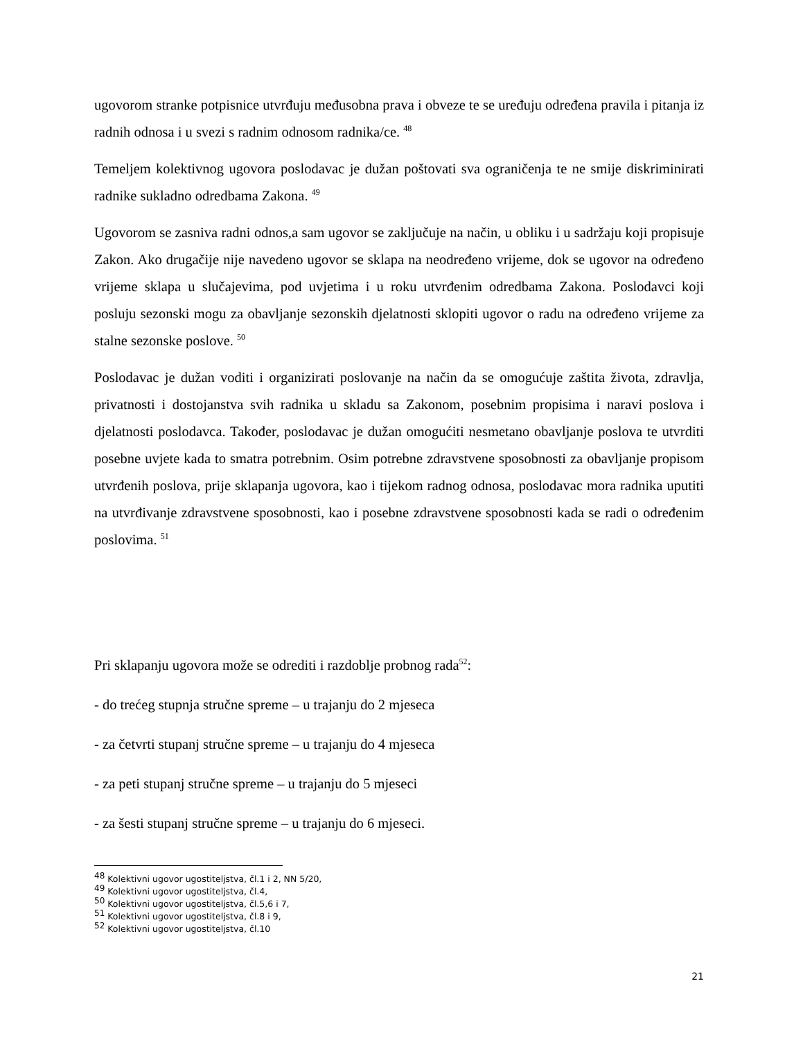ugovorom stranke potpisnice utvrđuju međusobna prava i obveze te se uređuju određena pravila i pitanja iz radnih odnosa i u svezi s radnim odnosom radnika/ce. <sup>48</sup>
Temeljem kolektivnog ugovora poslodavac je dužan poštovati sva ograničenja te ne smije diskriminirati radnike sukladno odredbama Zakona. <sup>49</sup>
Ugovorom se zasniva radni odnos,a sam ugovor se zaključuje na način, u obliku i u sadržaju koji propisuje Zakon. Ako drugačije nije navedeno ugovor se sklapa na neodređeno vrijeme, dok se ugovor na određeno vrijeme sklapa u slučajevima, pod uvjetima i u roku utvrđenim odredbama Zakona. Poslodavci koji posluju sezonski mogu za obavljanje sezonskih djelatnosti sklopiti ugovor o radu na određeno vrijeme za stalne sezonske poslove. <sup>50</sup>
Poslodavac je dužan voditi i organizirati poslovanje na način da se omogućuje zaštita života, zdravlja, privatnosti i dostojanstva svih radnika u skladu sa Zakonom, posebnim propisima i naravi poslova i djelatnosti poslodavca. Također, poslodavac je dužan omogućiti nesmetano obavljanje poslova te utvrditi posebne uvjete kada to smatra potrebnim. Osim potrebne zdravstvene sposobnosti za obavljanje propisom utvrđenih poslova, prije sklapanja ugovora, kao i tijekom radnog odnosa, poslodavac mora radnika uputiti na utvrđivanje zdravstvene sposobnosti, kao i posebne zdravstvene sposobnosti kada se radi o određenim poslovima. <sup>51</sup>
Pri sklapanju ugovora može se odrediti i razdoblje probnog rada<sup>52</sup>:
- do trećeg stupnja stručne spreme – u trajanju do 2 mjeseca
- za četvrti stupanj stručne spreme – u trajanju do 4 mjeseca
- za peti stupanj stručne spreme – u trajanju do 5 mjeseci
- za šesti stupanj stručne spreme – u trajanju do 6 mjeseci.
<sup>48</sup> Kolektivni ugovor ugostiteljstva, čl.1 i 2, NN 5/20,
<sup>49</sup> Kolektivni ugovor ugostiteljstva, čl.4,
<sup>50</sup> Kolektivni ugovor ugostiteljstva, čl.5,6 i 7,
<sup>51</sup> Kolektivni ugovor ugostiteljstva, čl.8 i 9,
<sup>52</sup> Kolektivni ugovor ugostiteljstva, čl.10
21